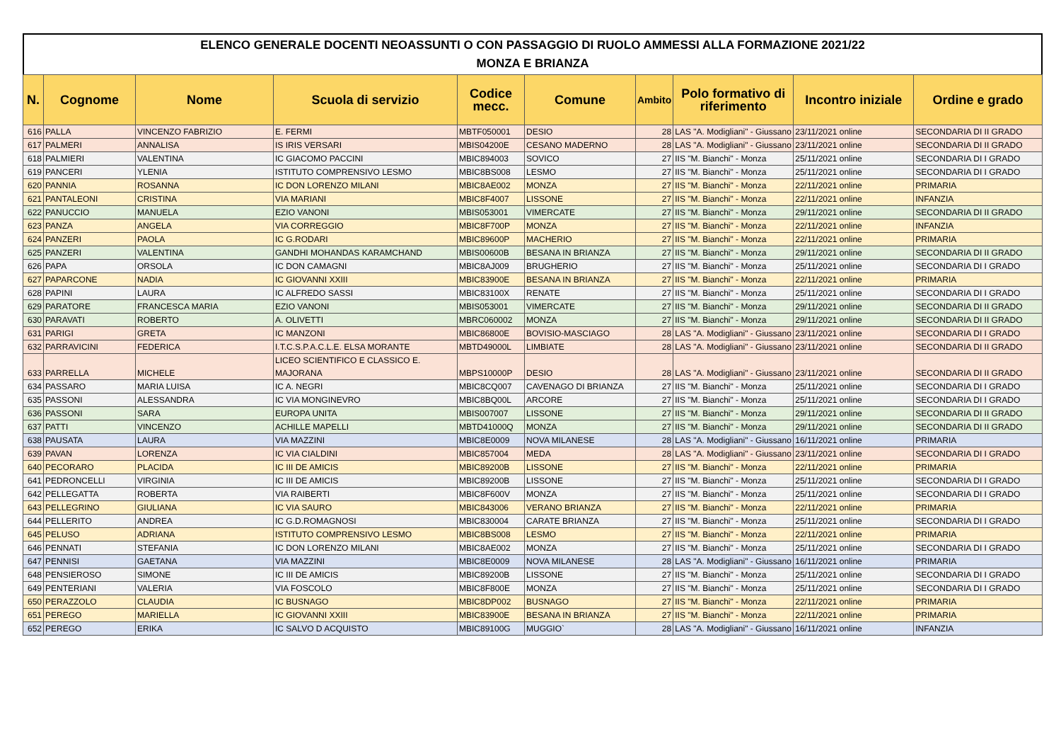ELENCO GENERALE DOCENTI NEOASSUNTI O CON PASSAGGIO DI RUOLO AMMESSI ALLA FORMAZIONE 2021/22
MONZA E BRIANZA
| N. | Cognome | Nome | Scuola di servizio | Codice mecc. | Comune | Ambito | Polo formativo di riferimento | Incontro iniziale | Ordine e grado |
| --- | --- | --- | --- | --- | --- | --- | --- | --- | --- |
| 616 | PALLA | VINCENZO FABRIZIO | E. FERMI | MBTF050001 | DESIO | 28 | LAS "A. Modigliani" - Giussano | 23/11/2021 online | SECONDARIA DI II GRADO |
| 617 | PALMERI | ANNALISA | IS IRIS VERSARI | MBIS04200E | CESANO MADERNO | 28 | LAS "A. Modigliani" - Giussano | 23/11/2021 online | SECONDARIA DI II GRADO |
| 618 | PALMIERI | VALENTINA | IC GIACOMO PACCINI | MBIC894003 | SOVICO | 27 | IIS "M. Bianchi" - Monza | 25/11/2021 online | SECONDARIA DI I GRADO |
| 619 | PANCERI | YLENIA | ISTITUTO COMPRENSIVO LESMO | MBIC8BS008 | LESMO | 27 | IIS "M. Bianchi" - Monza | 25/11/2021 online | SECONDARIA DI I GRADO |
| 620 | PANNIA | ROSANNA | IC DON LORENZO MILANI | MBIC8AE002 | MONZA | 27 | IIS "M. Bianchi" - Monza | 22/11/2021 online | PRIMARIA |
| 621 | PANTALEONI | CRISTINA | VIA MARIANI | MBIC8F4007 | LISSONE | 27 | IIS "M. Bianchi" - Monza | 22/11/2021 online | INFANZIA |
| 622 | PANUCCIO | MANUELA | EZIO VANONI | MBIS053001 | VIMERCATE | 27 | IIS "M. Bianchi" - Monza | 29/11/2021 online | SECONDARIA DI II GRADO |
| 623 | PANZA | ANGELA | VIA CORREGGIO | MBIC8F700P | MONZA | 27 | IIS "M. Bianchi" - Monza | 22/11/2021 online | INFANZIA |
| 624 | PANZERI | PAOLA | IC G.RODARI | MBIC89600P | MACHERIO | 27 | IIS "M. Bianchi" - Monza | 22/11/2021 online | PRIMARIA |
| 625 | PANZERI | VALENTINA | GANDHI MOHANDAS KARAMCHAND | MBIS00600B | BESANA IN BRIANZA | 27 | IIS "M. Bianchi" - Monza | 29/11/2021 online | SECONDARIA DI II GRADO |
| 626 | PAPA | ORSOLA | IC DON CAMAGNI | MBIC8AJ009 | BRUGHERIO | 27 | IIS "M. Bianchi" - Monza | 25/11/2021 online | SECONDARIA DI I GRADO |
| 627 | PAPARCONE | NADIA | IC GIOVANNI XXIII | MBIC83900E | BESANA IN BRIANZA | 27 | IIS "M. Bianchi" - Monza | 22/11/2021 online | PRIMARIA |
| 628 | PAPINI | LAURA | IC ALFREDO SASSI | MBIC83100X | RENATE | 27 | IIS "M. Bianchi" - Monza | 25/11/2021 online | SECONDARIA DI I GRADO |
| 629 | PARATORE | FRANCESCA MARIA | EZIO VANONI | MBIS053001 | VIMERCATE | 27 | IIS "M. Bianchi" - Monza | 29/11/2021 online | SECONDARIA DI II GRADO |
| 630 | PARAVATI | ROBERTO | A. OLIVETTI | MBRC060002 | MONZA | 27 | IIS "M. Bianchi" - Monza | 29/11/2021 online | SECONDARIA DI II GRADO |
| 631 | PARIGI | GRETA | IC MANZONI | MBIC86800E | BOVISIO-MASCIAGO | 28 | LAS "A. Modigliani" - Giussano | 23/11/2021 online | SECONDARIA DI I GRADO |
| 632 | PARRAVICINI | FEDERICA | I.T.C.S.P.A.C.L.E. ELSA MORANTE | MBTD49000L | LIMBIATE | 28 | LAS "A. Modigliani" - Giussano | 23/11/2021 online | SECONDARIA DI II GRADO |
| 633 | PARRELLA | MICHELE | LICEO SCIENTIFICO E CLASSICO E. MAJORANA | MBPS10000P | DESIO | 28 | LAS "A. Modigliani" - Giussano | 23/11/2021 online | SECONDARIA DI II GRADO |
| 634 | PASSARO | MARIA LUISA | IC A. NEGRI | MBIC8CQ007 | CAVENAGO DI BRIANZA | 27 | IIS "M. Bianchi" - Monza | 25/11/2021 online | SECONDARIA DI I GRADO |
| 635 | PASSONI | ALESSANDRA | IC VIA MONGINEVRO | MBIC8BQ00L | ARCORE | 27 | IIS "M. Bianchi" - Monza | 25/11/2021 online | SECONDARIA DI I GRADO |
| 636 | PASSONI | SARA | EUROPA UNITA | MBIS007007 | LISSONE | 27 | IIS "M. Bianchi" - Monza | 29/11/2021 online | SECONDARIA DI II GRADO |
| 637 | PATTI | VINCENZO | ACHILLE MAPELLI | MBTD41000Q | MONZA | 27 | IIS "M. Bianchi" - Monza | 29/11/2021 online | SECONDARIA DI II GRADO |
| 638 | PAUSATA | LAURA | VIA MAZZINI | MBIC8E0009 | NOVA MILANESE | 28 | LAS "A. Modigliani" - Giussano | 16/11/2021 online | PRIMARIA |
| 639 | PAVAN | LORENZA | IC VIA CIALDINI | MBIC857004 | MEDA | 28 | LAS "A. Modigliani" - Giussano | 23/11/2021 online | SECONDARIA DI I GRADO |
| 640 | PECORARO | PLACIDA | IC III DE AMICIS | MBIC89200B | LISSONE | 27 | IIS "M. Bianchi" - Monza | 22/11/2021 online | PRIMARIA |
| 641 | PEDRONCELLI | VIRGINIA | IC III DE AMICIS | MBIC89200B | LISSONE | 27 | IIS "M. Bianchi" - Monza | 25/11/2021 online | SECONDARIA DI I GRADO |
| 642 | PELLEGATTA | ROBERTA | VIA RAIBERTI | MBIC8F600V | MONZA | 27 | IIS "M. Bianchi" - Monza | 25/11/2021 online | SECONDARIA DI I GRADO |
| 643 | PELLEGRINO | GIULIANA | IC VIA SAURO | MBIC843006 | VERANO BRIANZA | 27 | IIS "M. Bianchi" - Monza | 22/11/2021 online | PRIMARIA |
| 644 | PELLERITO | ANDREA | IC G.D.ROMAGNOSI | MBIC830004 | CARATE BRIANZA | 27 | IIS "M. Bianchi" - Monza | 25/11/2021 online | SECONDARIA DI I GRADO |
| 645 | PELUSO | ADRIANA | ISTITUTO COMPRENSIVO LESMO | MBIC8BS008 | LESMO | 27 | IIS "M. Bianchi" - Monza | 22/11/2021 online | PRIMARIA |
| 646 | PENNATI | STEFANIA | IC DON LORENZO MILANI | MBIC8AE002 | MONZA | 27 | IIS "M. Bianchi" - Monza | 25/11/2021 online | SECONDARIA DI I GRADO |
| 647 | PENNISI | GAETANA | VIA MAZZINI | MBIC8E0009 | NOVA MILANESE | 28 | LAS "A. Modigliani" - Giussano | 16/11/2021 online | PRIMARIA |
| 648 | PENSIEROSO | SIMONE | IC III DE AMICIS | MBIC89200B | LISSONE | 27 | IIS "M. Bianchi" - Monza | 25/11/2021 online | SECONDARIA DI I GRADO |
| 649 | PENTERIANI | VALERIA | VIA FOSCOLO | MBIC8F800E | MONZA | 27 | IIS "M. Bianchi" - Monza | 25/11/2021 online | SECONDARIA DI I GRADO |
| 650 | PERAZZOLO | CLAUDIA | IC BUSNAGO | MBIC8DP002 | BUSNAGO | 27 | IIS "M. Bianchi" - Monza | 22/11/2021 online | PRIMARIA |
| 651 | PEREGO | MARIELLA | IC GIOVANNI XXIII | MBIC83900E | BESANA IN BRIANZA | 27 | IIS "M. Bianchi" - Monza | 22/11/2021 online | PRIMARIA |
| 652 | PEREGO | ERIKA | IC SALVO D ACQUISTO | MBIC89100G | MUGGIO` | 28 | LAS "A. Modigliani" - Giussano | 16/11/2021 online | INFANZIA |